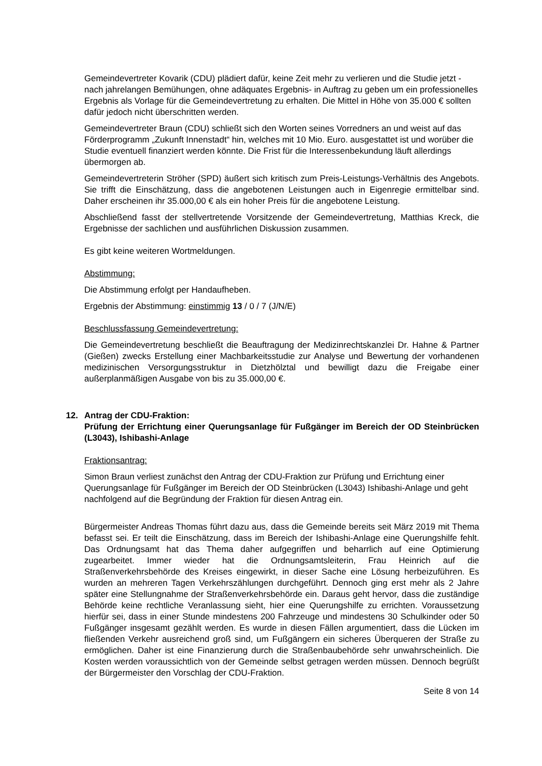Gemeindevertreter Kovarik (CDU) plädiert dafür, keine Zeit mehr zu verlieren und die Studie jetzt - nach jahrelangen Bemühungen, ohne adäquates Ergebnis- in Auftrag zu geben um ein professionelles Ergebnis als Vorlage für die Gemeindevertretung zu erhalten. Die Mittel in Höhe von 35.000 € sollten dafür jedoch nicht überschritten werden.
Gemeindevertreter Braun (CDU) schließt sich den Worten seines Vorredners an und weist auf das Förderprogramm „Zukunft Innenstadt“ hin, welches mit 10 Mio. Euro. ausgestattet ist und worüber die Studie eventuell finanziert werden könnte. Die Frist für die Interessenbekundung läuft allerdings übermorgen ab.
Gemeindevertreterin Ströher (SPD) äußert sich kritisch zum Preis-Leistungs-Verhältnis des Angebots. Sie trifft die Einschätzung, dass die angebotenen Leistungen auch in Eigenregie ermittelbar sind. Daher erscheinen ihr 35.000,00 € als ein hoher Preis für die angebotene Leistung.
Abschließend fasst der stellvertretende Vorsitzende der Gemeindevertretung, Matthias Kreck, die Ergebnisse der sachlichen und ausführlichen Diskussion zusammen.
Es gibt keine weiteren Wortmeldungen.
Abstimmung:
Die Abstimmung erfolgt per Handaufheben.
Ergebnis der Abstimmung: einstimmig 13 / 0 / 7 (J/N/E)
Beschlussfassung Gemeindevertretung:
Die Gemeindevertretung beschließt die Beauftragung der Medizinrechtskanzlei Dr. Hahne & Partner (Gießen) zwecks Erstellung einer Machbarkeitsstudie zur Analyse und Bewertung der vorhandenen medizinischen Versorgungsstruktur in Dietzhölztal und bewilligt dazu die Freigabe einer außerplanmäßigen Ausgabe von bis zu 35.000,00 €.
12. Antrag der CDU-Fraktion:
Prüfung der Errichtung einer Querungsanlage für Fußgänger im Bereich der OD Steinbrücken (L3043), Ishibashi-Anlage
Fraktionsantrag:
Simon Braun verliest zunächst den Antrag der CDU-Fraktion zur Prüfung und Errichtung einer Querungsanlage für Fußgänger im Bereich der OD Steinbrücken (L3043) Ishibashi-Anlage und geht nachfolgend auf die Begründung der Fraktion für diesen Antrag ein.
Bürgermeister Andreas Thomas führt dazu aus, dass die Gemeinde bereits seit März 2019 mit Thema befasst sei. Er teilt die Einschätzung, dass im Bereich der Ishibashi-Anlage eine Querungshilfe fehlt. Das Ordnungsamt hat das Thema daher aufgegriffen und beharrlich auf eine Optimierung zugearbeitet. Immer wieder hat die Ordnungsamtsleiterin, Frau Heinrich auf die Straßenverkehrsbehörde des Kreises eingewirkt, in dieser Sache eine Lösung herbeizuführen. Es wurden an mehreren Tagen Verkehrszählungen durchgeführt. Dennoch ging erst mehr als 2 Jahre später eine Stellungnahme der Straßenverkehrsbehörde ein. Daraus geht hervor, dass die zuständige Behörde keine rechtliche Veranlassung sieht, hier eine Querungshilfe zu errichten. Voraussetzung hierfür sei, dass in einer Stunde mindestens 200 Fahrzeuge und mindestens 30 Schulkinder oder 50 Fußgänger insgesamt gezählt werden. Es wurde in diesen Fällen argumentiert, dass die Lücken im fließenden Verkehr ausreichend groß sind, um Fußgängern ein sicheres Überqueren der Straße zu ermöglichen. Daher ist eine Finanzierung durch die Straßenbaubehörde sehr unwahrscheinlich. Die Kosten werden voraussichtlich von der Gemeinde selbst getragen werden müssen. Dennoch begrüßt der Bürgermeister den Vorschlag der CDU-Fraktion.
Seite 8 von 14